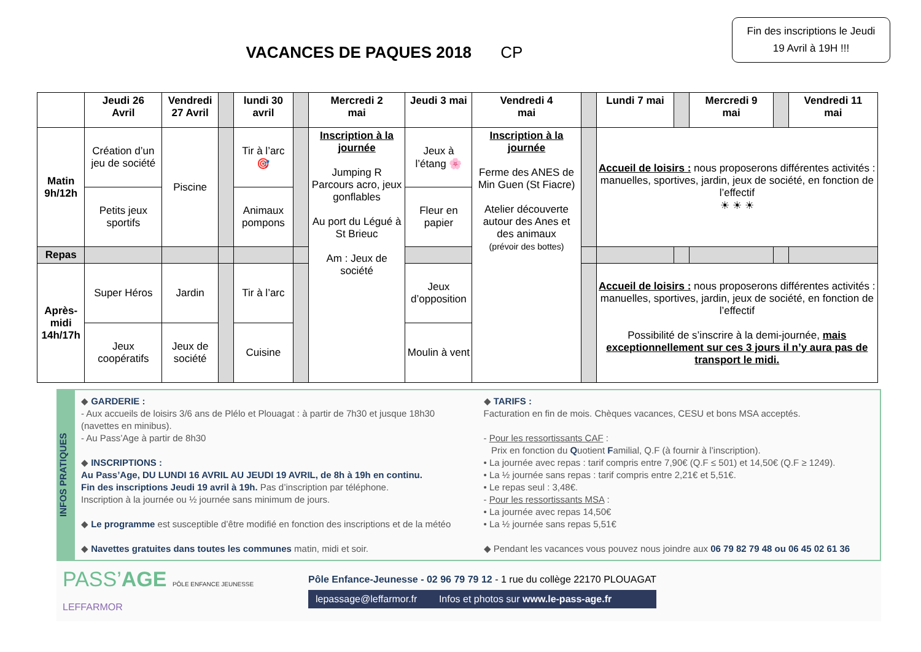VACANCES DE PAQUES 2018 CP
Fin des inscriptions le Jeudi 19 Avril à 19H !!!
| | Jeudi 26 Avril | Vendredi 27 Avril | | lundi 30 avril | | Mercredi 2 mai | Jeudi 3 mai | Vendredi 4 mai | | Lundi 7 mai | | Mercredi 9 mai | | Vendredi 11 mai |
| --- | --- | --- | --- | --- | --- | --- | --- | --- | --- | --- | --- | --- | --- | --- |
| Matin 9h/12h | Création d’un jeu de société | Piscine | | Tir à l’arc 🎯 | | Inscription à la journée Jumping R Parcours acro, jeux gonflables Au port du Légué à St Brieuc Am : Jeux de société | Jeux à l’étang 🌸 | Inscription à la journée Ferme des ANES de Min Guen (St Fiacre) Atelier découverte autour des Anes et des animaux (prévoir des bottes) | | Accueil de loisirs : nous proposerons différentes activités : manuelles, sportives, jardin, jeux de société, en fonction de l’effectif ☀ ☀ ☀ | | | | |
| | Petits jeux sportifs | | | Animaux pompons | | | Fleur en papier | | | | | | | |
| Repas | | | | | | | | | | | | | | |
| Après-midi 14h/17h | Super Héros | Jardin | | Tir à l’arc | | | Jeux d’opposition | | | Accueil de loisirs : nous proposerons différentes activités : manuelles, sportives, jardin, jeux de société, en fonction de l’effectif Possibilité de s’inscrire à la demi-journée, mais exceptionnellement sur ces 3 jours il n’y aura pas de transport le midi. | | | | |
| | Jeux coopératifs | Jeux de société | | Cuisine | | | Moulin à vent | | | | | | | |
INFOS PRATIQUES
◆ GARDERIE :
- Aux accueils de loisirs 3/6 ans de Plélo et Plouagat : à partir de 7h30 et jusque 18h30 (navettes en minibus).
- Au Pass’Age à partir de 8h30
◆ INSCRIPTIONS :
Au Pass’Age, DU LUNDI 16 AVRIL AU JEUDI 19 AVRIL, de 8h à 19h en continu.
Fin des inscriptions Jeudi 19 avril à 19h. Pas d’inscription par téléphone.
Inscription à la journée ou ½ journée sans minimum de jours.
◆ Le programme est susceptible d’être modifié en fonction des inscriptions et de la météo
◆ Navettes gratuites dans toutes les communes matin, midi et soir.
◆ TARIFS :
Facturation en fin de mois. Chèques vacances, CESU et bons MSA acceptés.
- Pour les ressortissants CAF :
Prix en fonction du Quotient Familial, Q.F (à fournir à l’inscription).
• La journée avec repas : tarif compris entre 7,90€ (Q.F ≤ 501) et 14,50€ (Q.F ≥ 1249).
• La ½ journée sans repas : tarif compris entre 2,21€ et 5,51€.
• Le repas seul : 3,48€.
- Pour les ressortissants MSA :
• La journée avec repas 14,50€
• La ½ journée sans repas 5,51€
◆ Pendant les vacances vous pouvez nous joindre aux 06 79 82 79 48 ou 06 45 02 61 36
PASS’AGE PÔLE ENFANCE JEUNESSE
LEFFARMOR
Pôle Enfance-Jeunesse - 02 96 79 79 12 - 1 rue du collège 22170 PLOUAGAT
lepassage@leffarmor.fr Infos et photos sur www.le-pass-age.fr